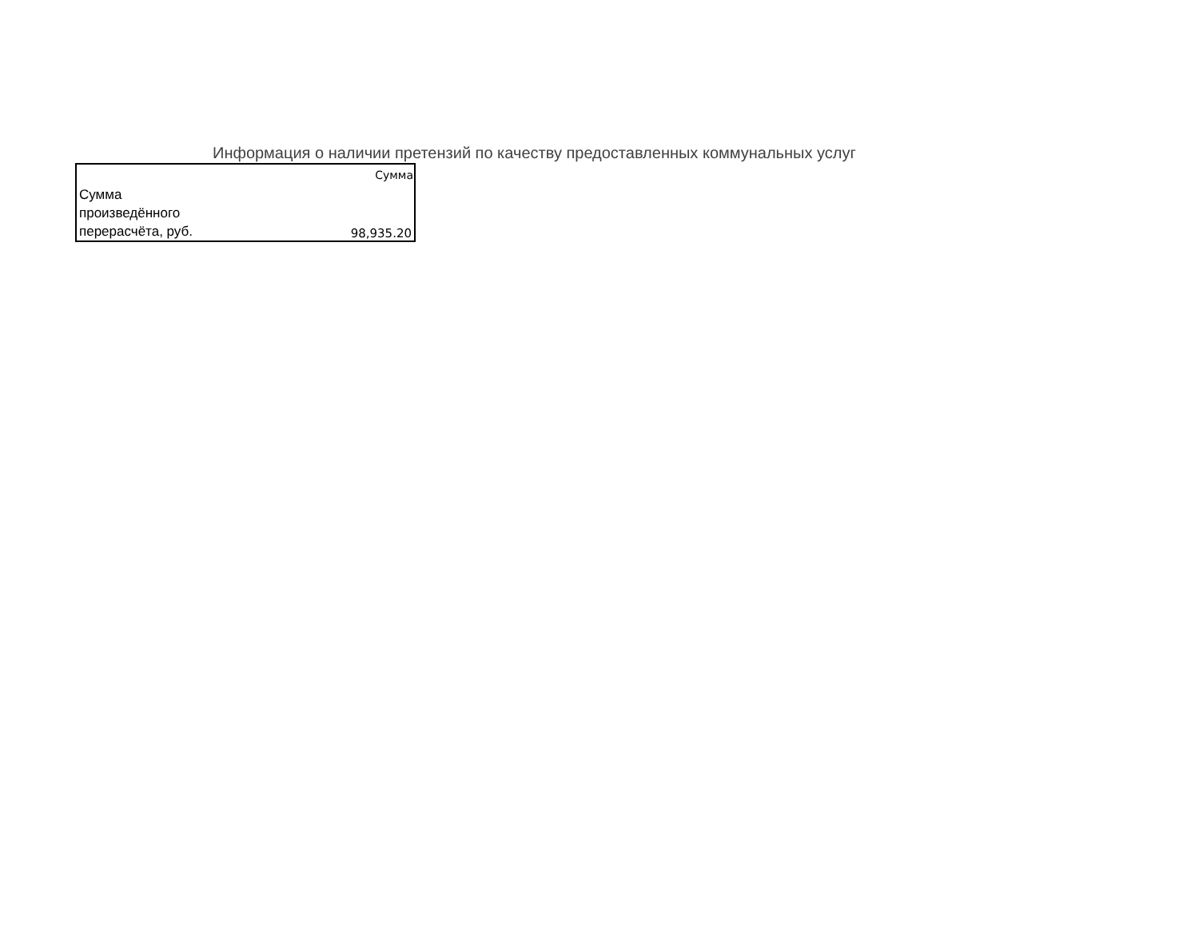Информация о наличии претензий по качеству предоставленных коммунальных услуг
| | Сумма |
| Сумма произведённого перерасчёта, руб. | 98,935.20 |